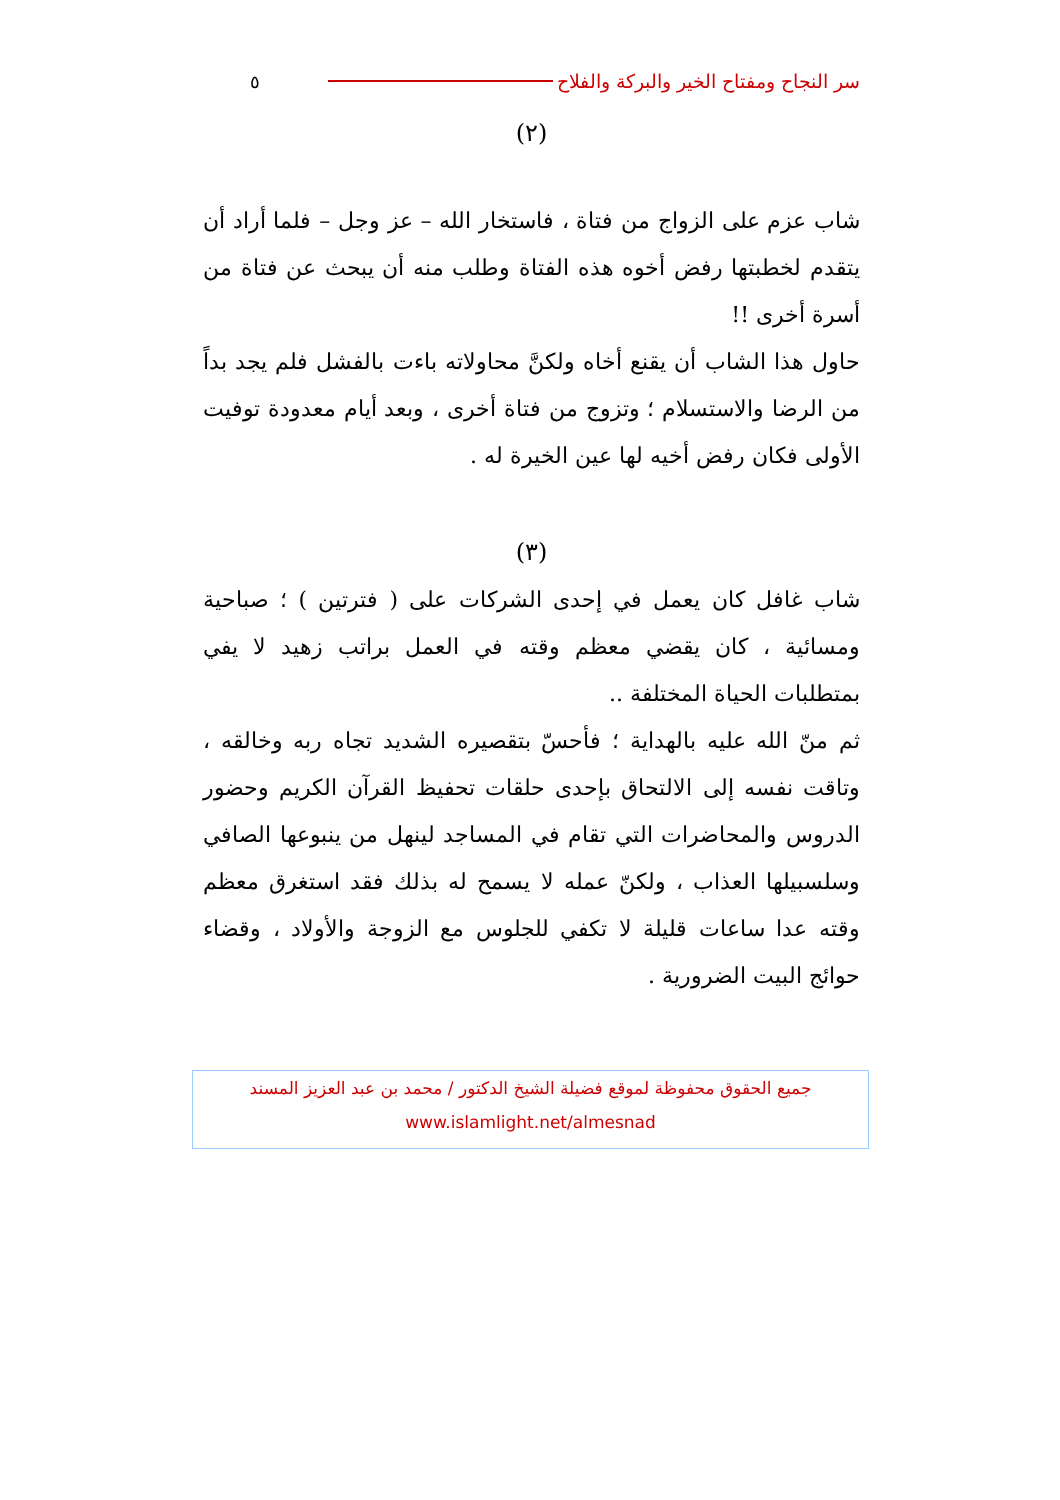سر النجاح ومفتاح الخير والبركة والفلاح ٥
(٢)
شاب عزم على الزواج من فتاة ، فاستخار الله – عز وجل – فلما أراد أن يتقدم لخطبتها رفض أخوه هذه الفتاة وطلب منه أن يبحث عن فتاة من أسرة أخرى !!
حاول هذا الشاب أن يقنع أخاه ولكنَّ محاولاته باءت بالفشل فلم يجد بداً من الرضا والاستسلام ؛ وتزوج من فتاة أخرى ، وبعد أيام معدودة توفيت الأولى فكان رفض أخيه لها عين الخيرة له .
(٣)
شاب غافل كان يعمل في إحدى الشركات على ( فترتين ) ؛ صباحية ومسائية ، كان يقضي معظم وقته في العمل براتب زهيد لا يفي بمتطلبات الحياة المختلفة ..
ثم منّ الله عليه بالهداية ؛ فأحسّ بتقصيره الشديد تجاه ربه وخالقه ، وتاقت نفسه إلى الالتحاق بإحدى حلقات تحفيظ القرآن الكريم وحضور الدروس والمحاضرات التي تقام في المساجد لينهل من ينبوعها الصافي وسلسبيلها العذاب ، ولكنّ عمله لا يسمح له بذلك فقد استغرق معظم وقته عدا ساعات قليلة لا تكفي للجلوس مع الزوجة والأولاد ، وقضاء حوائج البيت الضرورية .
جميع الحقوق محفوظة لموقع فضيلة الشيخ الدكتور / محمد بن عبد العزيز المسند
www.islamlight.net/almesnad